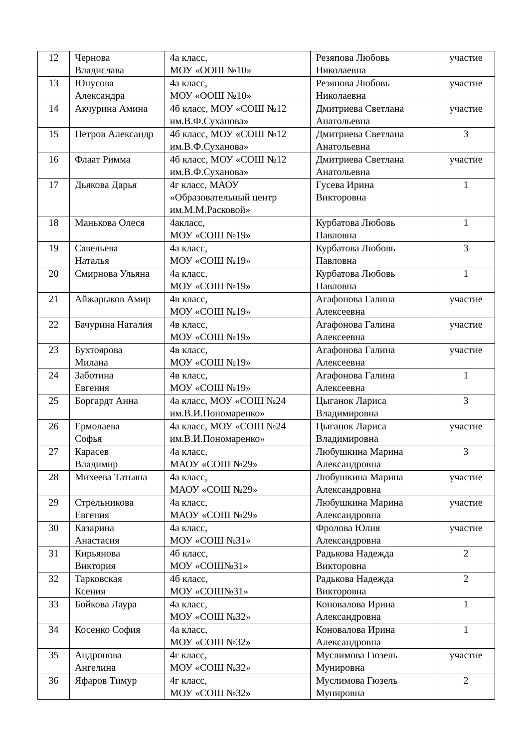| 12 | Чернова Владислава | 4а класс, МОУ «ООШ №10» | Резяпова Любовь Николаевна | участие |
| 13 | Юнусова Александра | 4а класс, МОУ «ООШ №10» | Резяпова Любовь Николаевна | участие |
| 14 | Акчурина Амина | 4б класс, МОУ «СОШ №12 им.В.Ф.Суханова» | Дмитриева Светлана Анатольевна | участие |
| 15 | Петров Александр | 4б класс, МОУ «СОШ №12 им.В.Ф.Суханова» | Дмитриева Светлана Анатольевна | 3 |
| 16 | Флаат Римма | 4б класс, МОУ «СОШ №12 им.В.Ф.Суханова» | Дмитриева Светлана Анатольевна | участие |
| 17 | Дьякова Дарья | 4г класс, МАОУ «Образовательный центр им.М.М.Расковой» | Гусева Ирина Викторовна | 1 |
| 18 | Манькова Олеся | 4акласс, МОУ «СОШ №19» | Курбатова Любовь Павловна | 1 |
| 19 | Савельева Наталья | 4а класс, МОУ «СОШ №19» | Курбатова Любовь Павловна | 3 |
| 20 | Смирнова Ульяна | 4а класс, МОУ «СОШ №19» | Курбатова Любовь Павловна | 1 |
| 21 | Айжарыков Амир | 4в класс, МОУ «СОШ №19» | Агафонова Галина Алексеевна | участие |
| 22 | Бачурина Наталия | 4в класс, МОУ «СОШ №19» | Агафонова Галина Алексеевна | участие |
| 23 | Бухтоярова Милана | 4в класс, МОУ «СОШ №19» | Агафонова Галина Алексеевна | участие |
| 24 | Заботина Евгения | 4в класс, МОУ «СОШ №19» | Агафонова Галина Алексеевна | 1 |
| 25 | Боргардт Анна | 4а класс, МОУ «СОШ №24 им.В.И.Пономаренко» | Цыганок Лариса Владимировна | 3 |
| 26 | Ермолаева Софья | 4а класс, МОУ «СОШ №24 им.В.И.Пономаренко» | Цыганок Лариса Владимировна | участие |
| 27 | Карасев Владимир | 4а класс, МАОУ «СОШ №29» | Любушкина Марина Александровна | 3 |
| 28 | Михеева Татьяна | 4а класс, МАОУ «СОШ №29» | Любушкина Марина Александровна | участие |
| 29 | Стрельникова Евгения | 4а класс, МАОУ «СОШ №29» | Любушкина Марина Александровна | участие |
| 30 | Казарина Анастасия | 4а класс, МОУ «СОШ №31» | Фролова Юлия Александровна | участие |
| 31 | Кирьянова Виктория | 4б класс, МОУ «СОШ№31» | Радькова Надежда Викторовна | 2 |
| 32 | Тарковская Ксения | 4б класс, МОУ «СОШ№31» | Радькова Надежда Викторовна | 2 |
| 33 | Бойкова Лаура | 4а класс, МОУ «СОШ №32» | Коновалова Ирина Александровна | 1 |
| 34 | Косенко София | 4а класс, МОУ «СОШ №32» | Коновалова Ирина Александровна | 1 |
| 35 | Андронова Ангелина | 4г класс, МОУ «СОШ №32» | Муслимова Гюзель Мунировна | участие |
| 36 | Яфаров Тимур | 4г класс, МОУ «СОШ №32» | Муслимова Гюзель Мунировна | 2 |